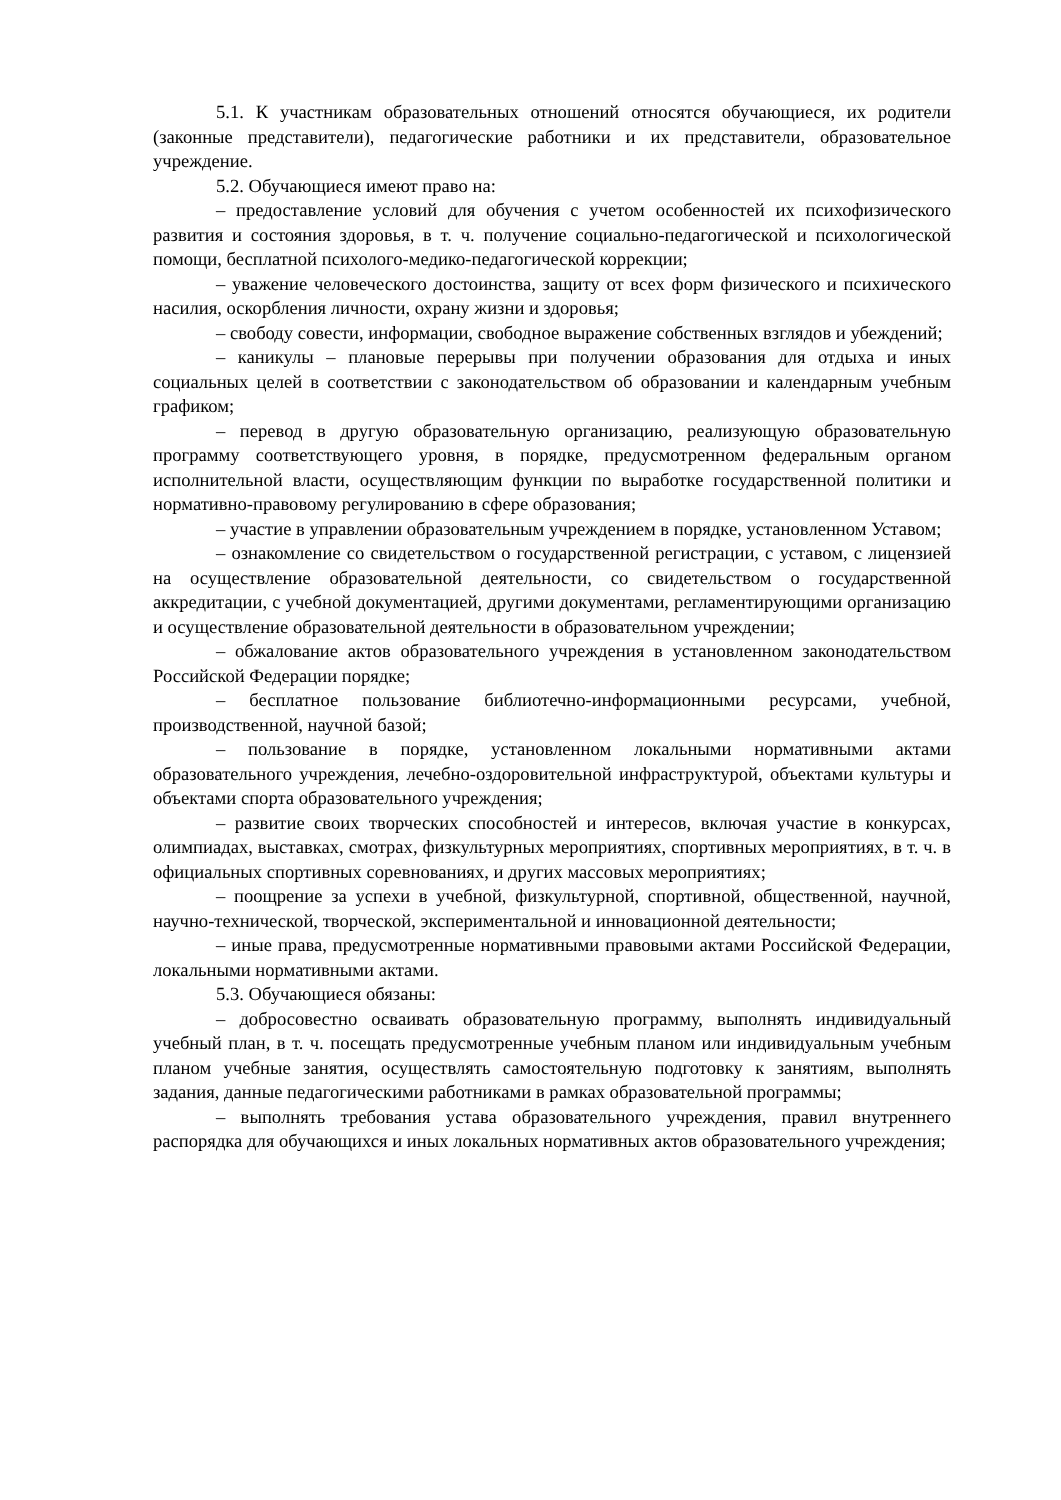5.1. К участникам образовательных отношений относятся обучающиеся, их родители (законные представители), педагогические работники и их представители, образовательное учреждение.
5.2. Обучающиеся имеют право на:
– предоставление условий для обучения с учетом особенностей их психофизического развития и состояния здоровья, в т. ч. получение социально-педагогической и психологической помощи, бесплатной психолого-медико-педагогической коррекции;
– уважение человеческого достоинства, защиту от всех форм физического и психического насилия, оскорбления личности, охрану жизни и здоровья;
– свободу совести, информации, свободное выражение собственных взглядов и убеждений;
– каникулы – плановые перерывы при получении образования для отдыха и иных социальных целей в соответствии с законодательством об образовании и календарным учебным графиком;
– перевод в другую образовательную организацию, реализующую образовательную программу соответствующего уровня, в порядке, предусмотренном федеральным органом исполнительной власти, осуществляющим функции по выработке государственной политики и нормативно-правовому регулированию в сфере образования;
– участие в управлении образовательным учреждением в порядке, установленном Уставом;
– ознакомление со свидетельством о государственной регистрации, с уставом, с лицензией на осуществление образовательной деятельности, со свидетельством о государственной аккредитации, с учебной документацией, другими документами, регламентирующими организацию и осуществление образовательной деятельности в образовательном учреждении;
– обжалование актов образовательного учреждения в установленном законодательством Российской Федерации порядке;
– бесплатное пользование библиотечно-информационными ресурсами, учебной, производственной, научной базой;
– пользование в порядке, установленном локальными нормативными актами образовательного учреждения, лечебно-оздоровительной инфраструктурой, объектами культуры и объектами спорта образовательного учреждения;
– развитие своих творческих способностей и интересов, включая участие в конкурсах, олимпиадах, выставках, смотрах, физкультурных мероприятиях, спортивных мероприятиях, в т. ч. в официальных спортивных соревнованиях, и других массовых мероприятиях;
– поощрение за успехи в учебной, физкультурной, спортивной, общественной, научной, научно-технической, творческой, экспериментальной и инновационной деятельности;
– иные права, предусмотренные нормативными правовыми актами Российской Федерации, локальными нормативными актами.
5.3. Обучающиеся обязаны:
– добросовестно осваивать образовательную программу, выполнять индивидуальный учебный план, в т. ч. посещать предусмотренные учебным планом или индивидуальным учебным планом учебные занятия, осуществлять самостоятельную подготовку к занятиям, выполнять задания, данные педагогическими работниками в рамках образовательной программы;
– выполнять требования устава образовательного учреждения, правил внутреннего распорядка для обучающихся и иных локальных нормативных актов образовательного учреждения;